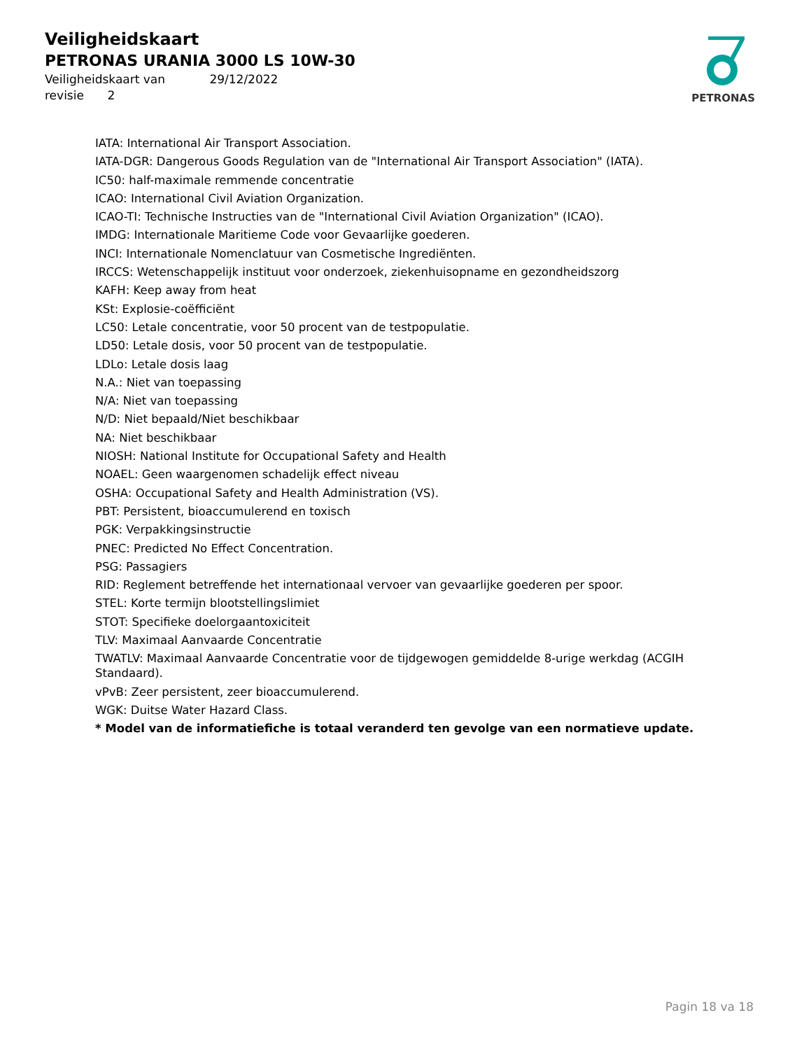Veiligheidskaart
PETRONAS URANIA 3000 LS 10W-30
Veiligheidskaart van 29/12/2022
revisie 2
PETRONAS
IATA: International Air Transport Association.
IATA-DGR: Dangerous Goods Regulation van de "International Air Transport Association" (IATA).
IC50: half-maximale remmende concentratie
ICAO: International Civil Aviation Organization.
ICAO-TI: Technische Instructies van de "International Civil Aviation Organization" (ICAO).
IMDG: Internationale Maritieme Code voor Gevaarlijke goederen.
INCI: Internationale Nomenclatuur van Cosmetische Ingrediënten.
IRCCS: Wetenschappelijk instituut voor onderzoek, ziekenhuisopname en gezondheidszorg
KAFH: Keep away from heat
KSt: Explosie-coëfficiënt
LC50: Letale concentratie, voor 50 procent van de testpopulatie.
LD50: Letale dosis, voor 50 procent van de testpopulatie.
LDLo: Letale dosis laag
N.A.: Niet van toepassing
N/A: Niet van toepassing
N/D: Niet bepaald/Niet beschikbaar
NA: Niet beschikbaar
NIOSH: National Institute for Occupational Safety and Health
NOAEL: Geen waargenomen schadelijk effect niveau
OSHA: Occupational Safety and Health Administration (VS).
PBT: Persistent, bioaccumulerend en toxisch
PGK: Verpakkingsinstructie
PNEC: Predicted No Effect Concentration.
PSG: Passagiers
RID: Reglement betreffende het internationaal vervoer van gevaarlijke goederen per spoor.
STEL: Korte termijn blootstellingslimiet
STOT: Specifieke doelorgaantoxiciteit
TLV: Maximaal Aanvaarde Concentratie
TWATLV: Maximaal Aanvaarde Concentratie voor de tijdgewogen gemiddelde 8-urige werkdag (ACGIH Standaard).
vPvB: Zeer persistent, zeer bioaccumulerend.
WGK: Duitse Water Hazard Class.
* Model van de informatiefiche is totaal veranderd ten gevolge van een normatieve update.
Pagin 18 va 18